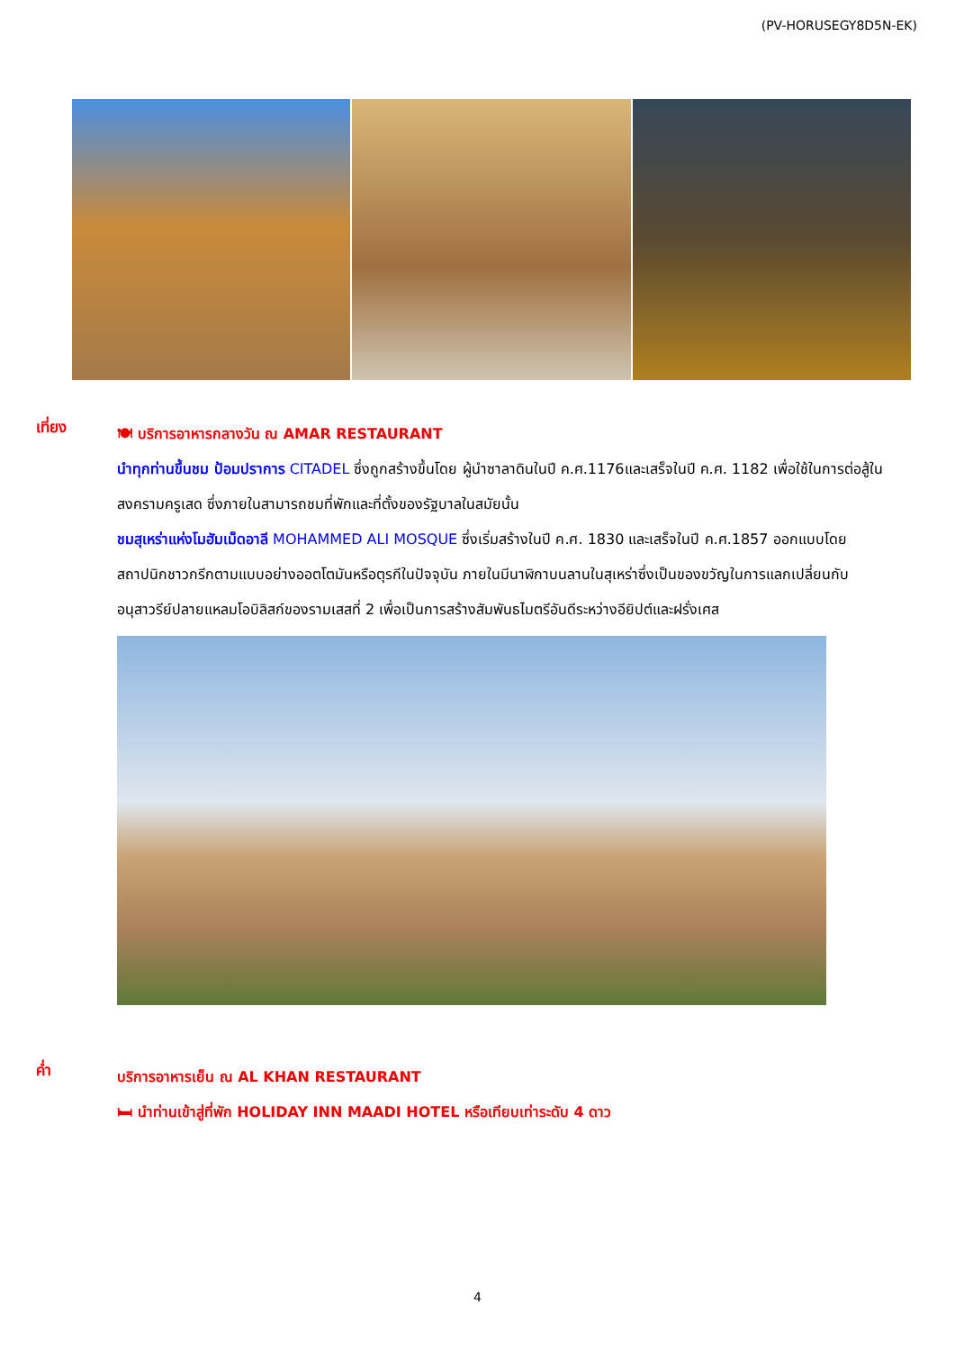(PV-HORUSEGY8D5N-EK)
เที่ยง
🍽 บริการอาหารกลางวัน ณ AMAR RESTAURANT
นำทุกท่านขึ้นชม ป้อมปราการ CITADEL ซึ่งถูกสร้างขึ้นโดย ผู้นำซาลาดินในปี ค.ศ.1176และเสร็จในปี ค.ศ. 1182 เพื่อใช้ในการต่อสู้ในสงครามครูเสด ซึ่งภายในสามารถชมที่พักและที่ตั้งของรัฐบาลในสมัยนั้น
ชมสุเหร่าแห่งโมฮัมเม็ดอาลี MOHAMMED ALI MOSQUE ซึ่งเริ่มสร้างในปี ค.ศ. 1830 และเสร็จในปี ค.ศ.1857 ออกแบบโดยสถาปนิกชาวกรีกตามแบบอย่างออตโตมันหรือตุรกีในปัจจุบัน ภายในมีนาฬิกาบนลานในสุเหร่าซึ่งเป็นของขวัญในการแลกเปลี่ยนกับอนุสาวรีย์ปลายแหลมโอบิลิสก์ของรามเสสที่ 2 เพื่อเป็นการสร้างสัมพันธไมตรีอันดีระหว่างอียิปต์และฝรั่งเศส
ค่ำ
บริการอาหารเย็น ณ AL KHAN RESTAURANT
🛏 นำท่านเข้าสู่ที่พัก HOLIDAY INN MAADI HOTEL หรือเทียบเท่าระดับ 4 ดาว
4